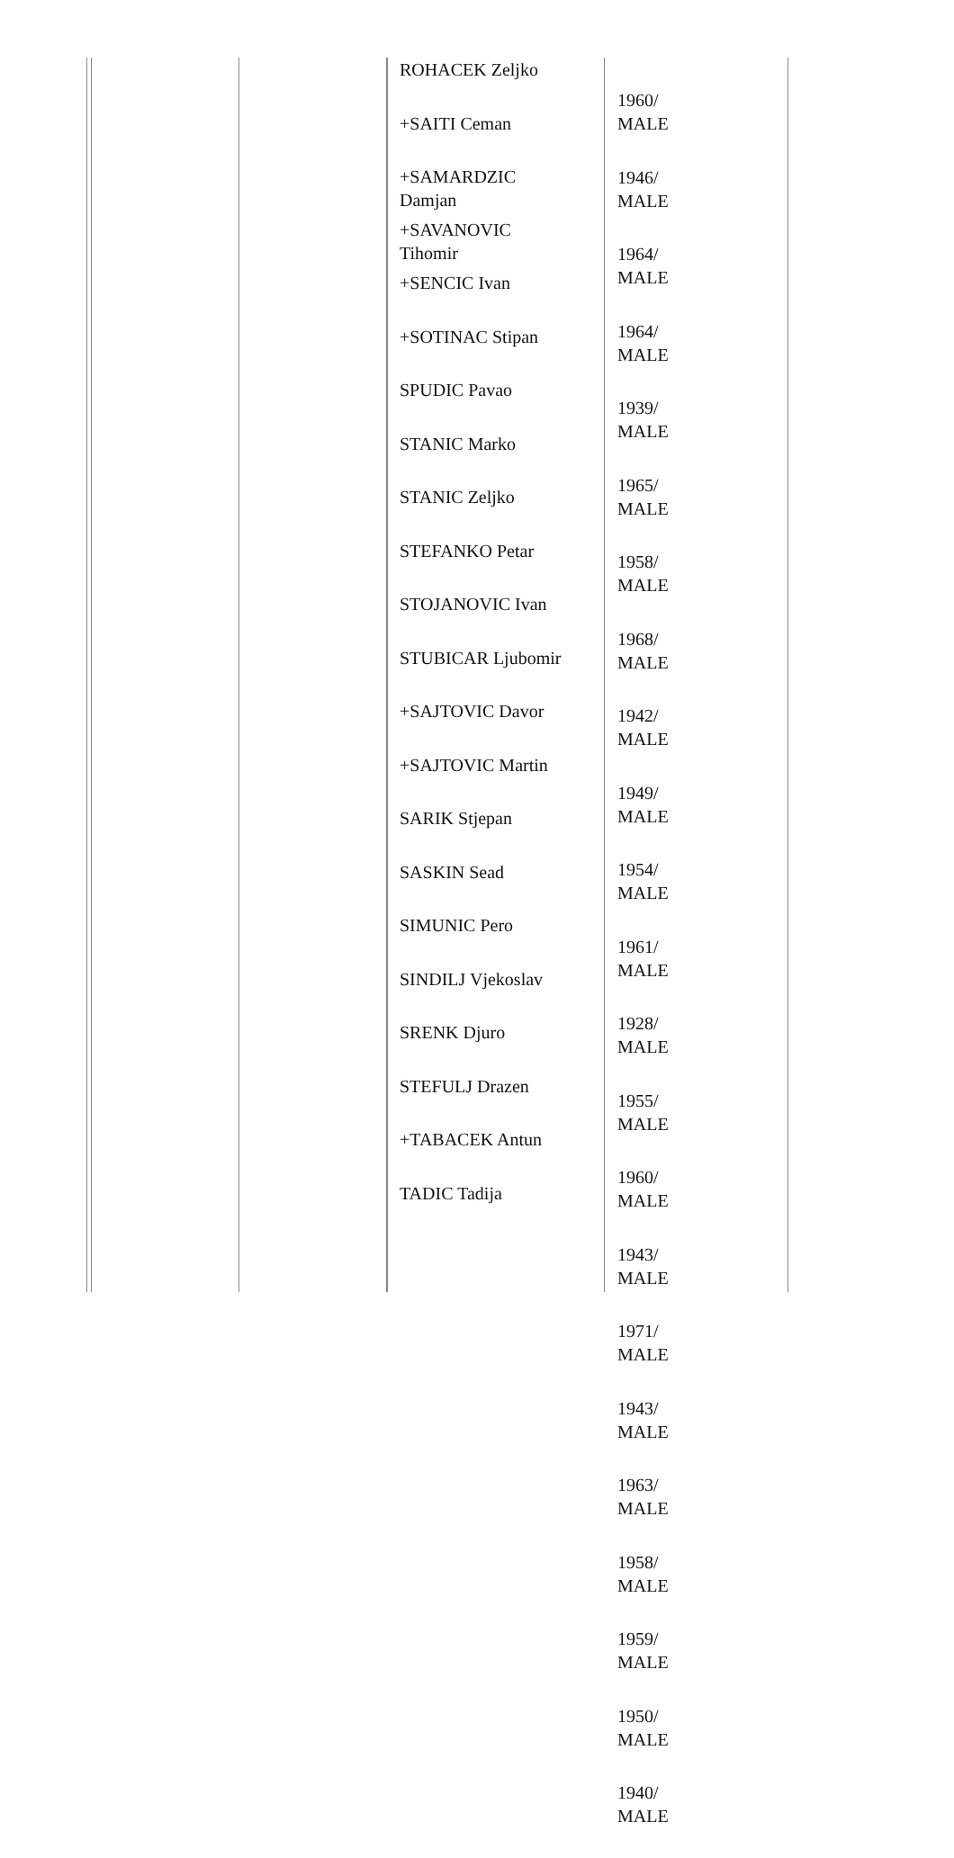| ROHACEK Zeljko +SAITI Ceman +SAMARDZIC Damjan +SAVANOVIC Tihomir +SENCIC Ivan +SOTINAC Stipan SPUDIC Pavao STANIC Marko STANIC Zeljko STEFANKO Petar STOJANOVIC Ivan STUBICAR Ljubomir +SAJTOVIC Davor +SAJTOVIC Martin SARIK Stjepan SASKIN Sead SIMUNIC Pero SINDILJ Vjekoslav SRENK Djuro STEFULJ Drazen +TABACEK Antun TADIC Tadija | 1960/ MALE 1946/ MALE 1964/ MALE 1964/ MALE 1939/ MALE 1965/ MALE 1958/ MALE 1968/ MALE 1942/ MALE 1949/ MALE 1954/ MALE 1961/ MALE 1928/ MALE 1955/ MALE 1960/ MALE 1943/ MALE 1971/ MALE 1943/ MALE 1963/ MALE 1958/ MALE 1959/ MALE 1950/ MALE 1940/ MALE |